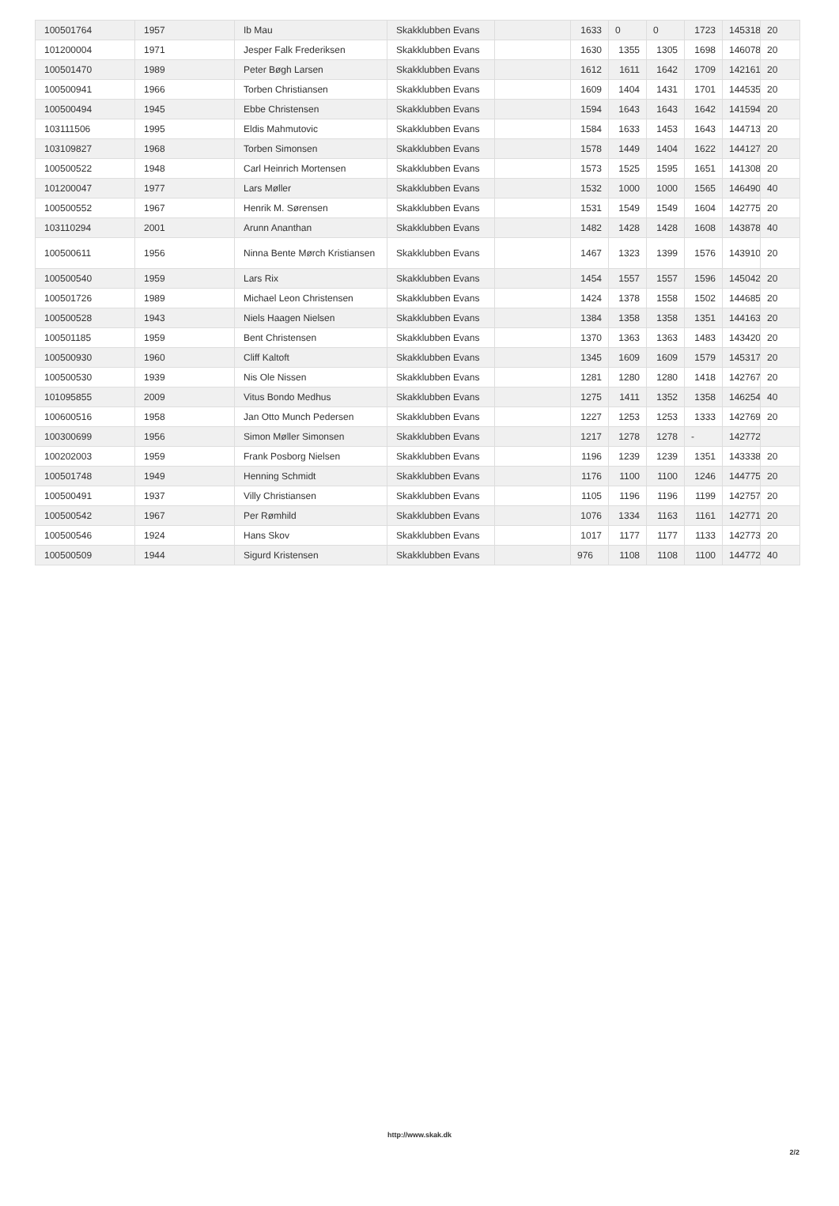| 100501764 | 1957 | Ib Mau | Skakklubben Evans | | 1633 | 0 | 0 | 1723 | 145318 | 20 |
| 101200004 | 1971 | Jesper Falk Frederiksen | Skakklubben Evans | | 1630 | 1355 | 1305 | 1698 | 146078 | 20 |
| 100501470 | 1989 | Peter Bøgh Larsen | Skakklubben Evans | | 1612 | 1611 | 1642 | 1709 | 142161 | 20 |
| 100500941 | 1966 | Torben Christiansen | Skakklubben Evans | | 1609 | 1404 | 1431 | 1701 | 144535 | 20 |
| 100500494 | 1945 | Ebbe Christensen | Skakklubben Evans | | 1594 | 1643 | 1643 | 1642 | 141594 | 20 |
| 103111506 | 1995 | Eldis Mahmutovic | Skakklubben Evans | | 1584 | 1633 | 1453 | 1643 | 144713 | 20 |
| 103109827 | 1968 | Torben Simonsen | Skakklubben Evans | | 1578 | 1449 | 1404 | 1622 | 144127 | 20 |
| 100500522 | 1948 | Carl Heinrich Mortensen | Skakklubben Evans | | 1573 | 1525 | 1595 | 1651 | 141308 | 20 |
| 101200047 | 1977 | Lars Møller | Skakklubben Evans | | 1532 | 1000 | 1000 | 1565 | 146490 | 40 |
| 100500552 | 1967 | Henrik M. Sørensen | Skakklubben Evans | | 1531 | 1549 | 1549 | 1604 | 142775 | 20 |
| 103110294 | 2001 | Arunn Ananthan | Skakklubben Evans | | 1482 | 1428 | 1428 | 1608 | 143878 | 40 |
| 100500611 | 1956 | Ninna Bente Mørch Kristiansen | Skakklubben Evans | | 1467 | 1323 | 1399 | 1576 | 143910 | 20 |
| 100500540 | 1959 | Lars Rix | Skakklubben Evans | | 1454 | 1557 | 1557 | 1596 | 145042 | 20 |
| 100501726 | 1989 | Michael Leon Christensen | Skakklubben Evans | | 1424 | 1378 | 1558 | 1502 | 144685 | 20 |
| 100500528 | 1943 | Niels Haagen Nielsen | Skakklubben Evans | | 1384 | 1358 | 1358 | 1351 | 144163 | 20 |
| 100501185 | 1959 | Bent Christensen | Skakklubben Evans | | 1370 | 1363 | 1363 | 1483 | 143420 | 20 |
| 100500930 | 1960 | Cliff Kaltoft | Skakklubben Evans | | 1345 | 1609 | 1609 | 1579 | 145317 | 20 |
| 100500530 | 1939 | Nis Ole Nissen | Skakklubben Evans | | 1281 | 1280 | 1280 | 1418 | 142767 | 20 |
| 101095855 | 2009 | Vitus Bondo Medhus | Skakklubben Evans | | 1275 | 1411 | 1352 | 1358 | 146254 | 40 |
| 100600516 | 1958 | Jan Otto Munch Pedersen | Skakklubben Evans | | 1227 | 1253 | 1253 | 1333 | 142769 | 20 |
| 100300699 | 1956 | Simon Møller Simonsen | Skakklubben Evans | | 1217 | 1278 | 1278 | - | 142772 | |
| 100202003 | 1959 | Frank Posborg Nielsen | Skakklubben Evans | | 1196 | 1239 | 1239 | 1351 | 143338 | 20 |
| 100501748 | 1949 | Henning Schmidt | Skakklubben Evans | | 1176 | 1100 | 1100 | 1246 | 144775 | 20 |
| 100500491 | 1937 | Villy Christiansen | Skakklubben Evans | | 1105 | 1196 | 1196 | 1199 | 142757 | 20 |
| 100500542 | 1967 | Per Rømhild | Skakklubben Evans | | 1076 | 1334 | 1163 | 1161 | 142771 | 20 |
| 100500546 | 1924 | Hans Skov | Skakklubben Evans | | 1017 | 1177 | 1177 | 1133 | 142773 | 20 |
| 100500509 | 1944 | Sigurd Kristensen | Skakklubben Evans | | 976 | 1108 | 1108 | 1100 | 144772 | 40 |
http://www.skak.dk
2/2